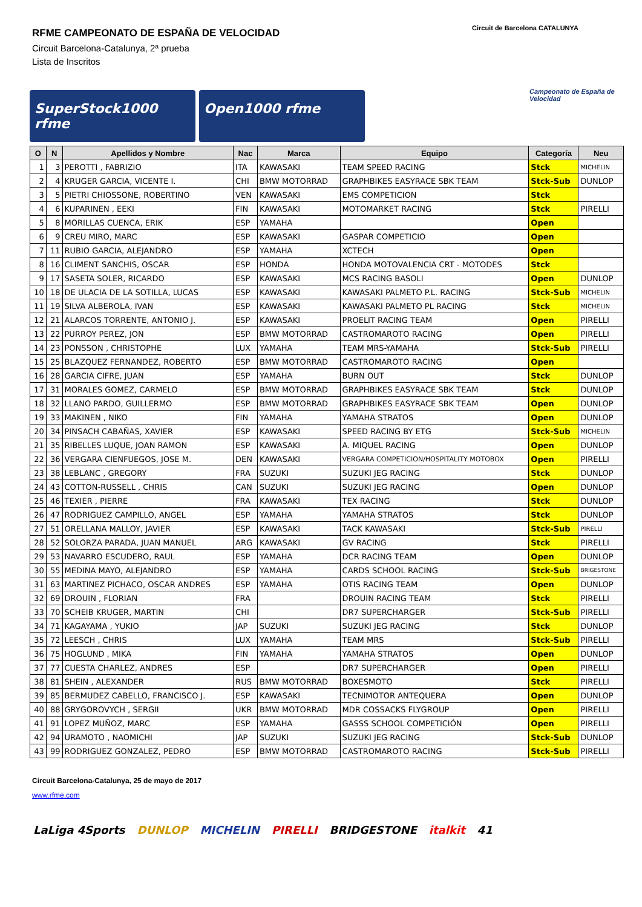RFME CAMPEONATO DE ESPAÑA DE VELOCIDAD
Circuit Barcelona-Catalunya, 2ª prueba
Lista de Inscritos
Circuit de Barcelona CATALUNYA
Campeonato de España de Velocidad
SuperStock1000 rfme Open1000 rfme
| O | N | Apellidos y Nombre | Nac | Marca | Equipo | Categoría | Neu |
| --- | --- | --- | --- | --- | --- | --- | --- |
| 1 | 3 | PEROTTI , FABRIZIO | ITA | KAWASAKI | TEAM SPEED RACING | Stck | MICHELIN |
| 2 | 4 | KRUGER GARCIA, VICENTE I. | CHI | BMW MOTORRAD | GRAPHBIKES EASYRACE SBK TEAM | Stck-Sub | DUNLOP |
| 3 | 5 | PIETRI CHIOSSONE, ROBERTINO | VEN | KAWASAKI | EMS COMPETICION | Stck | |
| 4 | 6 | KUPARINEN , EEKI | FIN | KAWASAKI | MOTOMARKET RACING | Stck | PIRELLI |
| 5 | 8 | MORILLAS CUENCA, ERIK | ESP | YAMAHA | | Open | |
| 6 | 9 | CREU MIRO, MARC | ESP | KAWASAKI | GASPAR COMPETICIO | Open | |
| 7 | 11 | RUBIO GARCIA, ALEJANDRO | ESP | YAMAHA | XCTECH | Open | |
| 8 | 16 | CLIMENT SANCHIS, OSCAR | ESP | HONDA | HONDA MOTOVALENCIA CRT - MOTODES | Stck | |
| 9 | 17 | SASETA SOLER, RICARDO | ESP | KAWASAKI | MCS RACING BASOLI | Open | DUNLOP |
| 10 | 18 | DE ULACIA DE LA SOTILLA, LUCAS | ESP | KAWASAKI | KAWASAKI PALMETO P.L. RACING | Stck-Sub | MICHELIN |
| 11 | 19 | SILVA ALBEROLA, IVAN | ESP | KAWASAKI | KAWASAKI PALMETO PL RACING | Stck | MICHELIN |
| 12 | 21 | ALARCOS TORRENTE, ANTONIO J. | ESP | KAWASAKI | PROELIT RACING TEAM | Open | PIRELLI |
| 13 | 22 | PURROY PEREZ, JON | ESP | BMW MOTORRAD | CASTROMAROTO RACING | Open | PIRELLI |
| 14 | 23 | PONSSON , CHRISTOPHE | LUX | YAMAHA | TEAM MRS-YAMAHA | Stck-Sub | PIRELLI |
| 15 | 25 | BLAZQUEZ FERNANDEZ, ROBERTO | ESP | BMW MOTORRAD | CASTROMAROTO RACING | Open | |
| 16 | 28 | GARCIA CIFRE, JUAN | ESP | YAMAHA | BURN OUT | Stck | DUNLOP |
| 17 | 31 | MORALES GOMEZ, CARMELO | ESP | BMW MOTORRAD | GRAPHBIKES EASYRACE SBK TEAM | Stck | DUNLOP |
| 18 | 32 | LLANO PARDO, GUILLERMO | ESP | BMW MOTORRAD | GRAPHBIKES EASYRACE SBK TEAM | Open | DUNLOP |
| 19 | 33 | MAKINEN , NIKO | FIN | YAMAHA | YAMAHA STRATOS | Open | DUNLOP |
| 20 | 34 | PINSACH CABAÑAS, XAVIER | ESP | KAWASAKI | SPEED RACING BY ETG | Stck-Sub | MICHELIN |
| 21 | 35 | RIBELLES LUQUE, JOAN RAMON | ESP | KAWASAKI | A. MIQUEL RACING | Open | DUNLOP |
| 22 | 36 | VERGARA CIENFUEGOS, JOSE M. | DEN | KAWASAKI | VERGARA COMPETICION/HOSPITALITY MOTOBOX | Open | PIRELLI |
| 23 | 38 | LEBLANC , GREGORY | FRA | SUZUKI | SUZUKI JEG RACING | Stck | DUNLOP |
| 24 | 43 | COTTON-RUSSELL , CHRIS | CAN | SUZUKI | SUZUKI JEG RACING | Open | DUNLOP |
| 25 | 46 | TEXIER , PIERRE | FRA | KAWASAKI | TEX RACING | Stck | DUNLOP |
| 26 | 47 | RODRIGUEZ CAMPILLO, ANGEL | ESP | YAMAHA | YAMAHA STRATOS | Stck | DUNLOP |
| 27 | 51 | ORELLANA MALLOY, JAVIER | ESP | KAWASAKI | TACK KAWASAKI | Stck-Sub | PIRELLI |
| 28 | 52 | SOLORZA PARADA, JUAN MANUEL | ARG | KAWASAKI | GV RACING | Stck | PIRELLI |
| 29 | 53 | NAVARRO ESCUDERO, RAUL | ESP | YAMAHA | DCR RACING TEAM | Open | DUNLOP |
| 30 | 55 | MEDINA MAYO, ALEJANDRO | ESP | YAMAHA | CARDS SCHOOL RACING | Stck-Sub | BRIGESTONE |
| 31 | 63 | MARTINEZ PICHACO, OSCAR ANDRES | ESP | YAMAHA | OTIS RACING TEAM | Open | DUNLOP |
| 32 | 69 | DROUIN , FLORIAN | FRA | | DROUIN RACING TEAM | Stck | PIRELLI |
| 33 | 70 | SCHEIB KRUGER, MARTIN | CHI | | DR7 SUPERCHARGER | Stck-Sub | PIRELLI |
| 34 | 71 | KAGAYAMA , YUKIO | JAP | SUZUKI | SUZUKI JEG RACING | Stck | DUNLOP |
| 35 | 72 | LEESCH , CHRIS | LUX | YAMAHA | TEAM MRS | Stck-Sub | PIRELLI |
| 36 | 75 | HOGLUND , MIKA | FIN | YAMAHA | YAMAHA STRATOS | Open | DUNLOP |
| 37 | 77 | CUESTA CHARLEZ, ANDRES | ESP | | DR7 SUPERCHARGER | Open | PIRELLI |
| 38 | 81 | SHEIN , ALEXANDER | RUS | BMW MOTORRAD | BOXESMOTO | Stck | PIRELLI |
| 39 | 85 | BERMUDEZ CABELLO, FRANCISCO J. | ESP | KAWASAKI | TECNIMOTOR ANTEQUERA | Open | DUNLOP |
| 40 | 88 | GRYGOROVYCH , SERGII | UKR | BMW MOTORRAD | MDR COSSACKS FLYGROUP | Open | PIRELLI |
| 41 | 91 | LOPEZ MUÑOZ, MARC | ESP | YAMAHA | GASSS SCHOOL COMPETICIÓN | Open | PIRELLI |
| 42 | 94 | URAMOTO , NAOMICHI | JAP | SUZUKI | SUZUKI JEG RACING | Stck-Sub | DUNLOP |
| 43 | 99 | RODRIGUEZ GONZALEZ, PEDRO | ESP | BMW MOTORRAD | CASTROMAROTO RACING | Stck-Sub | PIRELLI |
Circuit Barcelona-Catalunya, 25 de mayo de 2017
www.rfme.com
LaLiga 4Sports DUNLOP MICHELIN PIRELLI BRIDGESTONE italkit 41